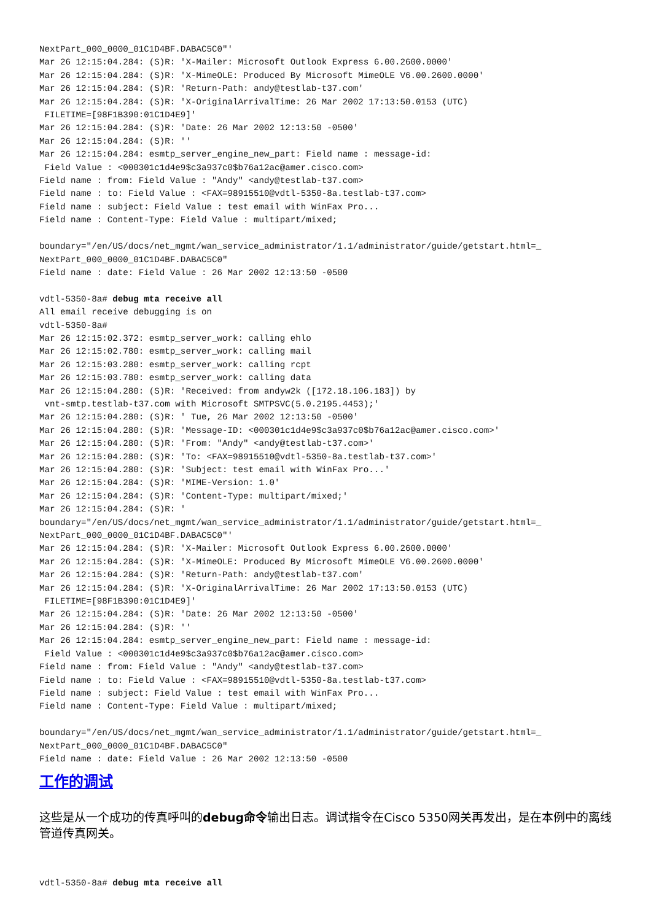NextPart_000_0000_01C1D4BF.DABAC5C0"'
Mar 26 12:15:04.284: (S)R: 'X-Mailer: Microsoft Outlook Express 6.00.2600.0000'
Mar 26 12:15:04.284: (S)R: 'X-MimeOLE: Produced By Microsoft MimeOLE V6.00.2600.0000'
Mar 26 12:15:04.284: (S)R: 'Return-Path: andy@testlab-t37.com'
Mar 26 12:15:04.284: (S)R: 'X-OriginalArrivalTime: 26 Mar 2002 17:13:50.0153 (UTC)
 FILETIME=[98F1B390:01C1D4E9]'
Mar 26 12:15:04.284: (S)R: 'Date: 26 Mar 2002 12:13:50 -0500'
Mar 26 12:15:04.284: (S)R: ''
Mar 26 12:15:04.284: esmtp_server_engine_new_part: Field name : message-id:
 Field Value : <000301c1d4e9$c3a937c0$b76a12ac@amer.cisco.com>
Field name : from: Field Value : "Andy" <andy@testlab-t37.com>
Field name : to: Field Value : <FAX=98915510@vdtl-5350-8a.testlab-t37.com>
Field name : subject: Field Value : test email with WinFax Pro...
Field name : Content-Type: Field Value : multipart/mixed;

boundary="/en/US/docs/net_mgmt/wan_service_administrator/1.1/administrator/guide/getstart.html=_
NextPart_000_0000_01C1D4BF.DABAC5C0"
Field name : date: Field Value : 26 Mar 2002 12:13:50 -0500

vdtl-5350-8a# debug mta receive all
All email receive debugging is on
vdtl-5350-8a#
Mar 26 12:15:02.372: esmtp_server_work: calling ehlo
Mar 26 12:15:02.780: esmtp_server_work: calling mail
Mar 26 12:15:03.280: esmtp_server_work: calling rcpt
Mar 26 12:15:03.780: esmtp_server_work: calling data
Mar 26 12:15:04.280: (S)R: 'Received: from andyw2k ([172.18.106.183]) by
 vnt-smtp.testlab-t37.com with Microsoft SMTPSVC(5.0.2195.4453);'
Mar 26 12:15:04.280: (S)R: ' Tue, 26 Mar 2002 12:13:50 -0500'
Mar 26 12:15:04.280: (S)R: 'Message-ID: <000301c1d4e9$c3a937c0$b76a12ac@amer.cisco.com>'
Mar 26 12:15:04.280: (S)R: 'From: "Andy" <andy@testlab-t37.com>'
Mar 26 12:15:04.280: (S)R: 'To: <FAX=98915510@vdtl-5350-8a.testlab-t37.com>'
Mar 26 12:15:04.280: (S)R: 'Subject: test email with WinFax Pro...'
Mar 26 12:15:04.284: (S)R: 'MIME-Version: 1.0'
Mar 26 12:15:04.284: (S)R: 'Content-Type: multipart/mixed;'
Mar 26 12:15:04.284: (S)R: '
boundary="/en/US/docs/net_mgmt/wan_service_administrator/1.1/administrator/guide/getstart.html=_
NextPart_000_0000_01C1D4BF.DABAC5C0"'
Mar 26 12:15:04.284: (S)R: 'X-Mailer: Microsoft Outlook Express 6.00.2600.0000'
Mar 26 12:15:04.284: (S)R: 'X-MimeOLE: Produced By Microsoft MimeOLE V6.00.2600.0000'
Mar 26 12:15:04.284: (S)R: 'Return-Path: andy@testlab-t37.com'
Mar 26 12:15:04.284: (S)R: 'X-OriginalArrivalTime: 26 Mar 2002 17:13:50.0153 (UTC)
 FILETIME=[98F1B390:01C1D4E9]'
Mar 26 12:15:04.284: (S)R: 'Date: 26 Mar 2002 12:13:50 -0500'
Mar 26 12:15:04.284: (S)R: ''
Mar 26 12:15:04.284: esmtp_server_engine_new_part: Field name : message-id:
 Field Value : <000301c1d4e9$c3a937c0$b76a12ac@amer.cisco.com>
Field name : from: Field Value : "Andy" <andy@testlab-t37.com>
Field name : to: Field Value : <FAX=98915510@vdtl-5350-8a.testlab-t37.com>
Field name : subject: Field Value : test email with WinFax Pro...
Field name : Content-Type: Field Value : multipart/mixed;

boundary="/en/US/docs/net_mgmt/wan_service_administrator/1.1/administrator/guide/getstart.html=_
NextPart_000_0000_01C1D4BF.DABAC5C0"
Field name : date: Field Value : 26 Mar 2002 12:13:50 -0500
工作的调试
这些是从一个成功的传真呼叫的debug命令输出日志。调试指令在Cisco 5350网关再发出，是在本例中的离线管道传真网关。
vdtl-5350-8a# debug mta receive all